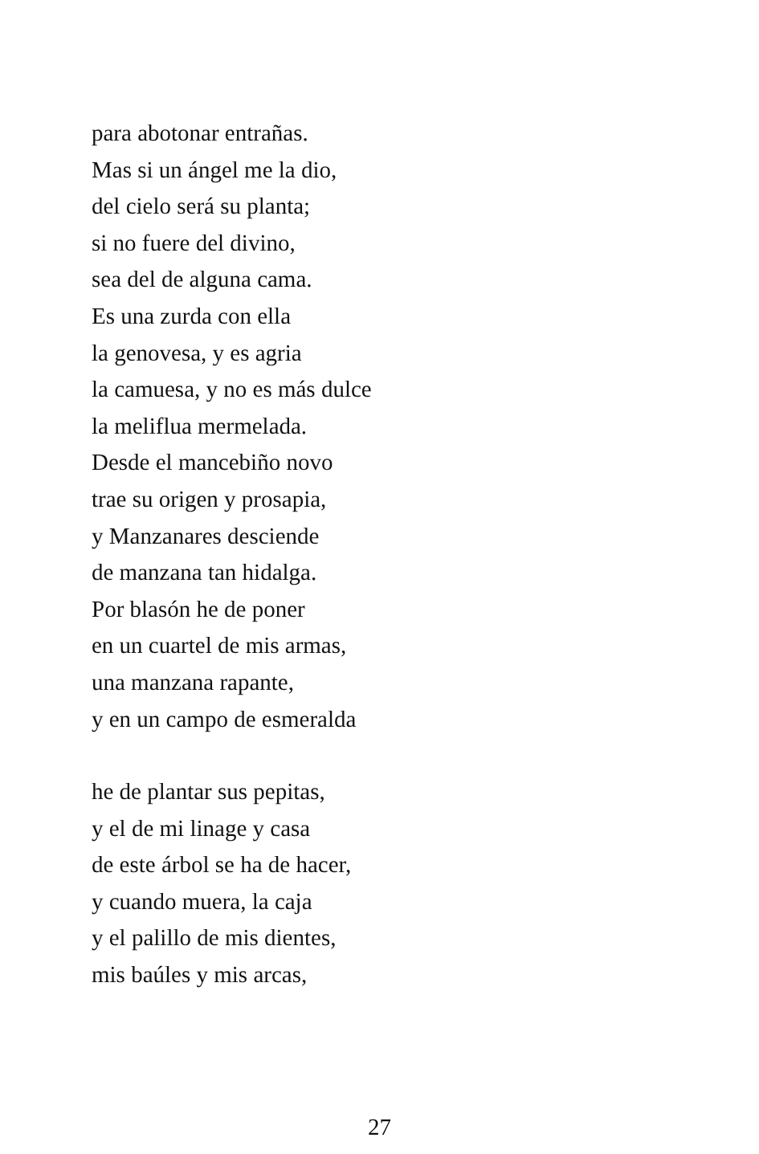para abotonar entrañas.
Mas si un ángel me la dio,
del cielo será su planta;
si no fuere del divino,
sea del de alguna cama.
Es una zurda con ella
la genovesa, y es agria
la camuesa, y no es más dulce
la meliflua mermelada.
Desde el mancebiño novo
trae su origen y prosapia,
y Manzanares desciende
de manzana tan hidalga.
Por blasón he de poner
en un cuartel de mis armas,
una manzana rapante,
y en un campo de esmeralda
he de plantar sus pepitas,
y el de mi linage y casa
de este árbol se ha de hacer,
y cuando muera, la caja
y el palillo de mis dientes,
mis baúles y mis arcas,
27